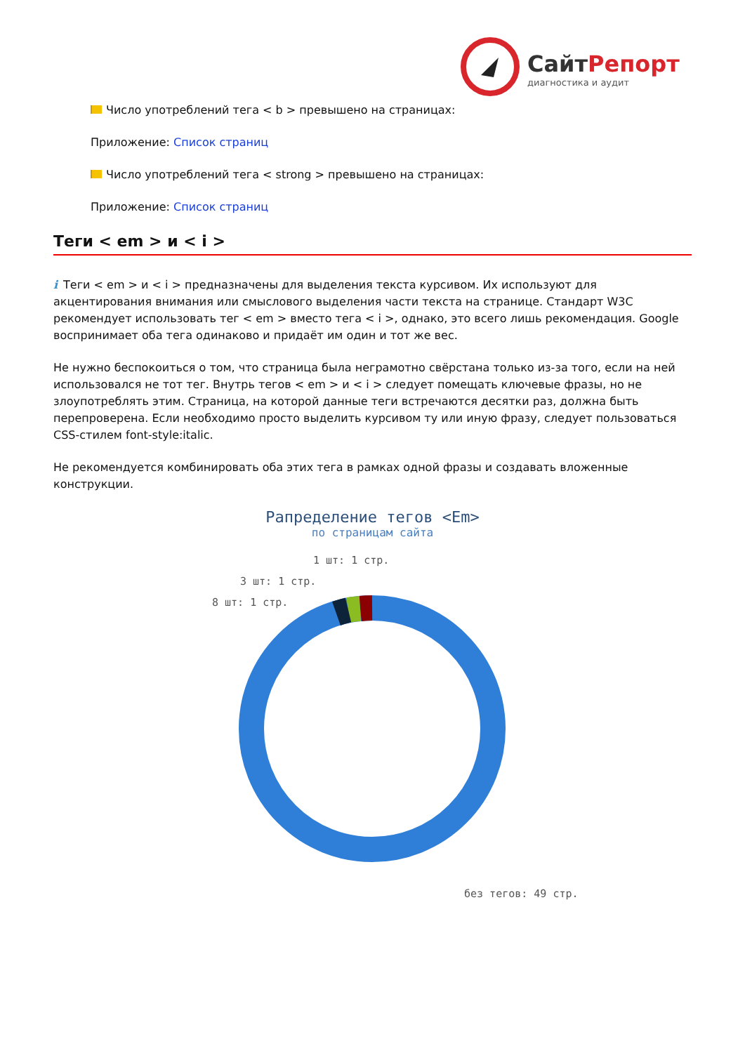СайтРепорт
диагностика и аудит
Число употреблений тега < b > превышено на страницах:
Приложение: Список страниц
Число употреблений тега < strong > превышено на страницах:
Приложение: Список страниц
Теги < em > и < i >
i Теги < em > и < i > предназначены для выделения текста курсивом. Их используют для акцентирования внимания или смыслового выделения части текста на странице. Стандарт W3C рекомендует использовать тег < em > вместо тега < i >, однако, это всего лишь рекомендация. Google воспринимает оба тега одинаково и придаёт им один и тот же вес.
Не нужно беспокоиться о том, что страница была неграмотно свёрстана только из-за того, если на ней использовался не тот тег. Внутрь тегов < em > и < i > следует помещать ключевые фразы, но не злоупотреблять этим. Страница, на которой данные теги встречаются десятки раз, должна быть перепроверена. Если необходимо просто выделить курсивом ту или иную фразу, следует пользоваться CSS-стилем font-style:italic.
Не рекомендуется комбинировать оба этих тега в рамках одной фразы и создавать вложенные конструкции.
Рапределение тегов <Em>
по страницам сайта
1 шт: 1 стр.
3 шт: 1 стр.
8 шт: 1 стр.
без тегов: 49 стр.